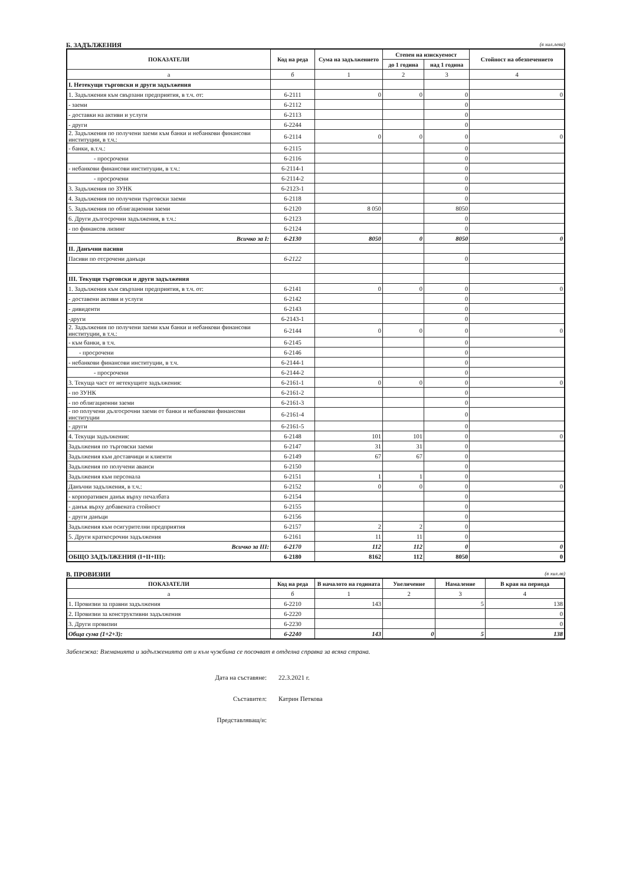Б. ЗАДЪЛЖЕНИЯ (в хил.лева)
| ПОКАЗАТЕЛИ | Код на реда | Сума на задължението | Степен на изискуемост | | Стойност на обезпечението |
| --- | --- | --- | --- | --- | --- |
| | | | до 1 година | над 1 година | |
| а | б | 1 | 2 | 3 | 4 |
| I. Нетекущи търговски и други задължения | | | | | |
| 1. Задължения към свързани предприятия, в т.ч. от: | 6-2111 | 0 | 0 | 0 | 0 |
| - заеми | 6-2112 | | | 0 | |
| - доставки на активи и услуги | 6-2113 | | | 0 | |
| - други | 6-2244 | | | 0 | |
| 2. Задължения по получени заеми към банки и небанкови финансови институции, в т.ч.: | 6-2114 | 0 | 0 | 0 | 0 |
| - банки, в.т.ч.: | 6-2115 | | | 0 | |
| - просрочени | 6-2116 | | | 0 | |
| - небанкови финансови институции, в т.ч.: | 6-2114-1 | | | 0 | |
| - просрочени | 6-2114-2 | | | 0 | |
| 3. Задължения по ЗУНК | 6-2123-1 | | | 0 | |
| 4. Задължения по получени търговски заеми | 6-2118 | | | 0 | |
| 5. Задължения по облигационни заеми | 6-2120 | 8 050 | | 8050 | |
| 6. Други дългосрочни задължения, в т.ч.: | 6-2123 | | | 0 | |
| - по финансов лизинг | 6-2124 | | | 0 | |
| Всичко за I: | 6-2130 | 8050 | 0 | 8050 | 0 |
| II. Данъчни пасиви | | | | | |
| Пасиви по отсрочени данъци | 6-2122 | | | 0 | |
| III. Текущи търговски и други задължения | | | | | |
| 1. Задължения към свързани предприятия, в т.ч. от: | 6-2141 | 0 | 0 | 0 | 0 |
| - доставени активи и услуги | 6-2142 | | | 0 | |
| - дивиденти | 6-2143 | | | 0 | |
| -други | 6-2143-1 | | | 0 | |
| 2. Задължения по получени заеми към банки и небанкови финансови институции, в т.ч.: | 6-2144 | 0 | 0 | 0 | 0 |
| - към банки, в т.ч. | 6-2145 | | | 0 | |
| - просрочени | 6-2146 | | | 0 | |
| - небанкови финансови институции, в т.ч. | 6-2144-1 | | | 0 | |
| - просрочени | 6-2144-2 | | | 0 | |
| 3. Текуща част от нетекущите задължения: | 6-2161-1 | 0 | 0 | 0 | 0 |
| - по ЗУНК | 6-2161-2 | | | 0 | |
| - по облигационни заеми | 6-2161-3 | | | 0 | |
| - по получени дългосрочни заеми от банки и небанкови финансови институции | 6-2161-4 | | | 0 | |
| - други | 6-2161-5 | | | 0 | |
| 4. Текущи задължения: | 6-2148 | 101 | 101 | 0 | 0 |
| Задължения по търговски заеми | 6-2147 | 31 | 31 | 0 | |
| Задължения към доставчици и клиенти | 6-2149 | 67 | 67 | 0 | |
| Задължения по получени аванси | 6-2150 | | | 0 | |
| Задължения към персонала | 6-2151 | 1 | 1 | 0 | |
| Данъчни задължения, в т.ч.: | 6-2152 | 0 | 0 | 0 | 0 |
| - корпоративен данък върху печалбата | 6-2154 | | | 0 | |
| - данък върху добавената стойност | 6-2155 | | | 0 | |
| - други данъци | 6-2156 | | | 0 | |
| Задължения към осигурителни предприятия | 6-2157 | 2 | 2 | 0 | |
| 5. Други краткосрочни задължения | 6-2161 | 11 | 11 | 0 | |
| Всичко за III: | 6-2170 | 112 | 112 | 0 | 0 |
| ОБЩО ЗАДЪЛЖЕНИЯ (I+II+III): | 6-2180 | 8162 | 112 | 8050 | 0 |
В. ПРОВИЗИИ (в хил.лв)
| ПОКАЗАТЕЛИ | Код на реда | В началото на годината | Увеличение | Намаление | В края на периода |
| --- | --- | --- | --- | --- | --- |
| а | б | 1 | 2 | 3 | 4 |
| 1. Провизии за правни задължения | 6-2210 | 143 | | 5 | 138 |
| 2. Провизии за конструктивни задължения | 6-2220 | | | | 0 |
| 3. Други провизии | 6-2230 | | | | 0 |
| Обща сума (1+2+3): | 6-2240 | 143 | 0 | 5 | 138 |
Забележка: Вземанията и задълженията от и към чужбина се посочват в отделна справка за всяка страна.
Дата на съставяне: 22.3.2021 г.
Съставител: Катрин Петкова
Представляващ/и: